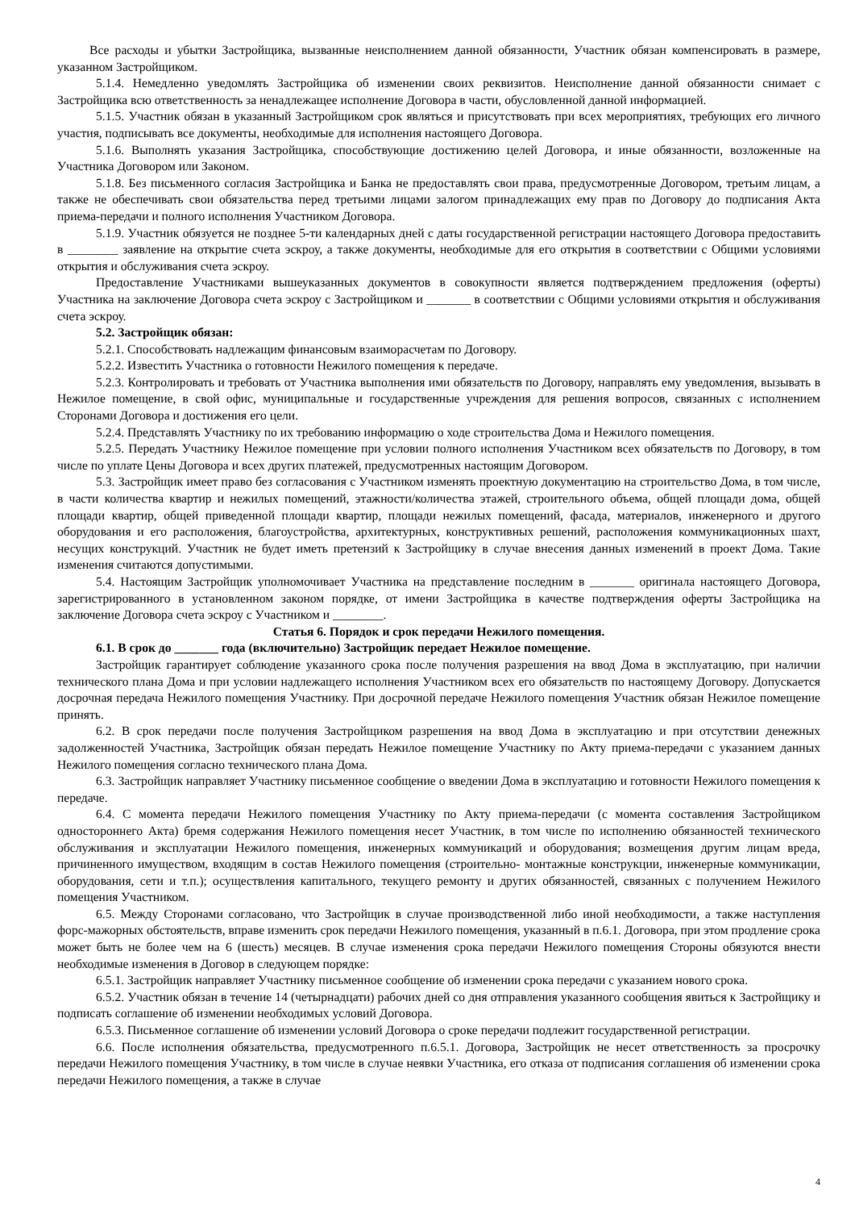Все расходы и убытки Застройщика, вызванные неисполнением данной обязанности, Участник обязан компенсировать в размере, указанном Застройщиком.
5.1.4. Немедленно уведомлять Застройщика об изменении своих реквизитов. Неисполнение данной обязанности снимает с Застройщика всю ответственность за ненадлежащее исполнение Договора в части, обусловленной данной информацией.
5.1.5. Участник обязан в указанный Застройщиком срок являться и присутствовать при всех мероприятиях, требующих его личного участия, подписывать все документы, необходимые для исполнения настоящего Договора.
5.1.6. Выполнять указания Застройщика, способствующие достижению целей Договора, и иные обязанности, возложенные на Участника Договором или Законом.
5.1.8. Без письменного согласия Застройщика и Банка не предоставлять свои права, предусмотренные Договором, третьим лицам, а также не обеспечивать свои обязательства перед третьими лицами залогом принадлежащих ему прав по Договору до подписания Акта приема-передачи и полного исполнения Участником Договора.
5.1.9. Участник обязуется не позднее 5-ти календарных дней с даты государственной регистрации настоящего Договора предоставить в ________ заявление на открытие счета эскроу, а также документы, необходимые для его открытия в соответствии с Общими условиями открытия и обслуживания счета эскроу.
Предоставление Участниками вышеуказанных документов в совокупности является подтверждением предложения (оферты) Участника на заключение Договора счета эскроу с Застройщиком и _______ в соответствии с Общими условиями открытия и обслуживания счета эскроу.
5.2. Застройщик обязан:
5.2.1. Способствовать надлежащим финансовым взаиморасчетам по Договору.
5.2.2. Известить Участника о готовности Нежилого помещения к передаче.
5.2.3. Контролировать и требовать от Участника выполнения ими обязательств по Договору, направлять ему уведомления, вызывать в Нежилое помещение, в свой офис, муниципальные и государственные учреждения для решения вопросов, связанных с исполнением Сторонами Договора и достижения его цели.
5.2.4. Представлять Участнику по их требованию информацию о ходе строительства Дома и Нежилого помещения.
5.2.5. Передать Участнику Нежилое помещение при условии полного исполнения Участником всех обязательств по Договору, в том числе по уплате Цены Договора и всех других платежей, предусмотренных настоящим Договором.
5.3. Застройщик имеет право без согласования с Участником изменять проектную документацию на строительство Дома, в том числе, в части количества квартир и нежилых помещений, этажности/количества этажей, строительного объема, общей площади дома, общей площади квартир, общей приведенной площади квартир, площади нежилых помещений, фасада, материалов, инженерного и другого оборудования и его расположения, благоустройства, архитектурных, конструктивных решений, расположения коммуникационных шахт, несущих конструкций. Участник не будет иметь претензий к Застройщику в случае внесения данных изменений в проект Дома. Такие изменения считаются допустимыми.
5.4. Настоящим Застройщик уполномочивает Участника на представление последним в _______ оригинала настоящего Договора, зарегистрированного в установленном законом порядке, от имени Застройщика в качестве подтверждения оферты Застройщика на заключение Договора счета эскроу с Участником и ________.
Статья 6. Порядок и срок передачи Нежилого помещения.
6.1. В срок до _______ года (включительно) Застройщик передает Нежилое помещение.
Застройщик гарантирует соблюдение указанного срока после получения разрешения на ввод Дома в эксплуатацию, при наличии технического плана Дома и при условии надлежащего исполнения Участником всех его обязательств по настоящему Договору. Допускается досрочная передача Нежилого помещения Участнику. При досрочной передаче Нежилого помещения Участник обязан Нежилое помещение принять.
6.2. В срок передачи после получения Застройщиком разрешения на ввод Дома в эксплуатацию и при отсутствии денежных задолженностей Участника, Застройщик обязан передать Нежилое помещение Участнику по Акту приема-передачи с указанием данных Нежилого помещения согласно технического плана Дома.
6.3. Застройщик направляет Участнику письменное сообщение о введении Дома в эксплуатацию и готовности Нежилого помещения к передаче.
6.4. С момента передачи Нежилого помещения Участнику по Акту приема-передачи (с момента составления Застройщиком одностороннего Акта) бремя содержания Нежилого помещения несет Участник, в том числе по исполнению обязанностей технического обслуживания и эксплуатации Нежилого помещения, инженерных коммуникаций и оборудования; возмещения другим лицам вреда, причиненного имуществом, входящим в состав Нежилого помещения (строительно- монтажные конструкции, инженерные коммуникации, оборудования, сети и т.п.); осуществления капитального, текущего ремонту и других обязанностей, связанных с получением Нежилого помещения Участником.
6.5. Между Сторонами согласовано, что Застройщик в случае производственной либо иной необходимости, а также наступления форс-мажорных обстоятельств, вправе изменить срок передачи Нежилого помещения, указанный в п.6.1. Договора, при этом продление срока может быть не более чем на 6 (шесть) месяцев. В случае изменения срока передачи Нежилого помещения Стороны обязуются внести необходимые изменения в Договор в следующем порядке:
6.5.1. Застройщик направляет Участнику письменное сообщение об изменении срока передачи с указанием нового срока.
6.5.2. Участник обязан в течение 14 (четырнадцати) рабочих дней со дня отправления указанного сообщения явиться к Застройщику и подписать соглашение об изменении необходимых условий Договора.
6.5.3. Письменное соглашение об изменении условий Договора о сроке передачи подлежит государственной регистрации.
6.6. После исполнения обязательства, предусмотренного п.6.5.1. Договора, Застройщик не несет ответственность за просрочку передачи Нежилого помещения Участнику, в том числе в случае неявки Участника, его отказа от подписания соглашения об изменении срока передачи Нежилого помещения, а также в случае
4